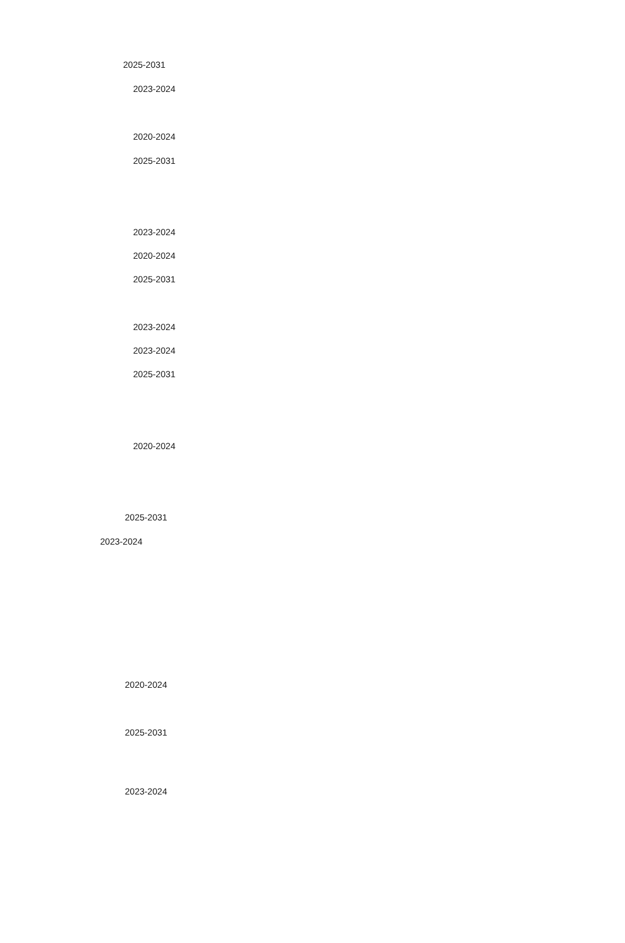2025-2031
2023-2024
2020-2024
2025-2031
2023-2024
2020-2024
2025-2031
2023-2024
2023-2024
2025-2031
2020-2024
2025-2031
2023-2024
2020-2024
2025-2031
2023-2024